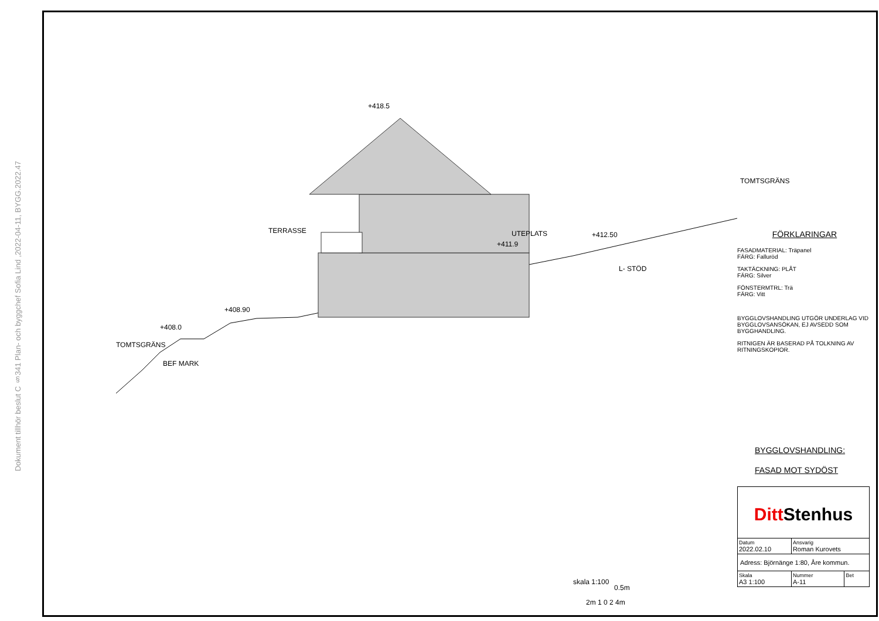Dokument tillhör beslut C §341 Plan- och byggchef Sofia Lind ,2022-04-11, BYGG.2022.47
+418.5
TERRASSE UTEPLATS
+411.9
+412.50
L- STÖD
+408.90
+408.0
TOMTSGRÄNS
BEF MARK
TOMTSGRÄNS
skala 1:100
0.5m
2m 1 0 2 4m
FÖRKLARINGAR
FASADMATERIAL: Träpanel
FÄRG: Falluröd
TAKTÄCKNING: PLÅT
FÄRG: Silver
FÖNSTERMTRL: Trä
FÄRG: Vitt
BYGGLOVSHANDLING UTGÖR UNDERLAG VID BYGGLOVSANSÖKAN, EJ AVSEDD SOM BYGGHANDLING.
RITNIGEN ÄR BASERAD PÅ TOLKNING AV RITNINGSKOPIOR.
BYGGLOVSHANDLING:
FASAD MOT SYDÖST
| Ditt Stenhus | | |
| Datum 2022.02.10 | Ansvarig Roman Kurovets | |
| Adress: Björnänge 1:80, Åre kommun. | | |
| Skala A3 1:100 | Nummer A-11 | Bet |